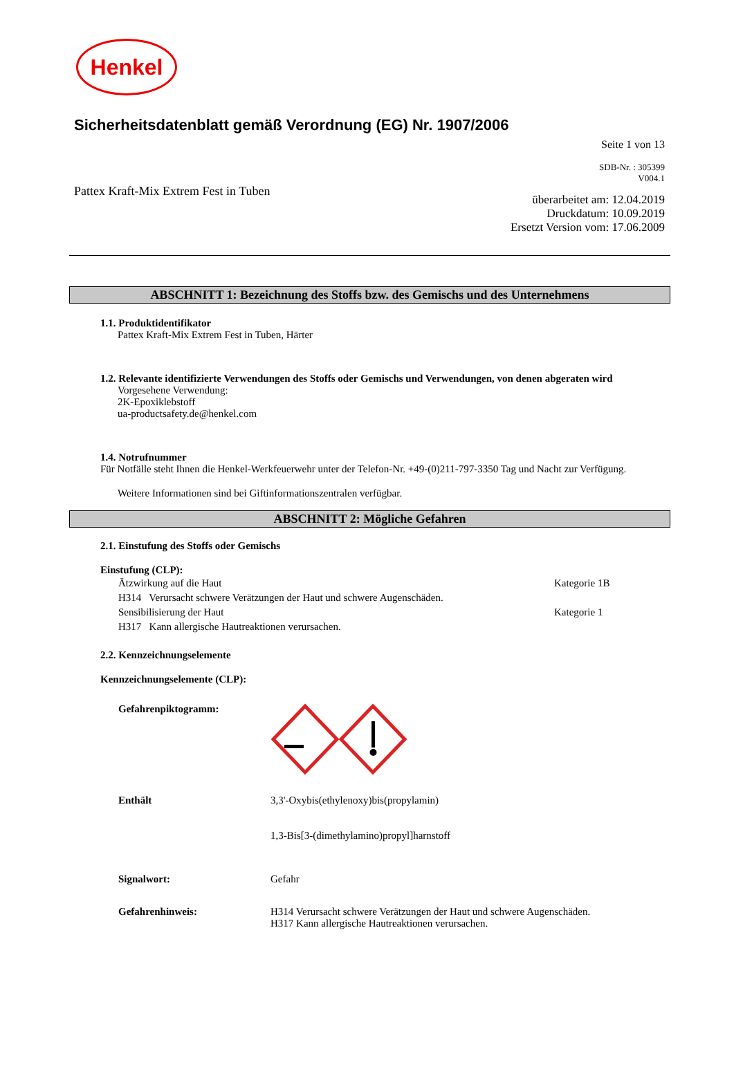Henkel
Sicherheitsdatenblatt gemäß Verordnung (EG) Nr. 1907/2006
Seite 1 von 13
SDB-Nr. : 305399
V004.1
Pattex Kraft-Mix Extrem Fest in Tuben
überarbeitet am: 12.04.2019
Druckdatum: 10.09.2019
Ersetzt Version vom: 17.06.2009
ABSCHNITT 1: Bezeichnung des Stoffs bzw. des Gemischs und des Unternehmens
1.1. Produktidentifikator
Pattex Kraft-Mix Extrem Fest in Tuben, Härter
1.2. Relevante identifizierte Verwendungen des Stoffs oder Gemischs und Verwendungen, von denen abgeraten wird
Vorgesehene Verwendung:
2K-Epoxiklebstoff
ua-productsafety.de@henkel.com
1.4. Notrufnummer
Für Notfälle steht Ihnen die Henkel-Werkfeuerwehr unter der Telefon-Nr. +49-(0)211-797-3350 Tag und Nacht zur Verfügung.
Weitere Informationen sind bei Giftinformationszentralen verfügbar.
ABSCHNITT 2: Mögliche Gefahren
2.1. Einstufung des Stoffs oder Gemischs
Einstufung (CLP):
Ätzwirkung auf die Haut Kategorie 1B
H314 Verursacht schwere Verätzungen der Haut und schwere Augenschäden.
Sensibilisierung der Haut Kategorie 1
H317 Kann allergische Hautreaktionen verursachen.
2.2. Kennzeichnungselemente
Kennzeichnungselemente (CLP):
Gefahrenpiktogramm:
Enthält 3,3'-Oxybis(ethylenoxy)bis(propylamin)
1,3-Bis[3-(dimethylamino)propyl]harnstoff
Signalwort: Gefahr
Gefahrenhinweis: H314 Verursacht schwere Verätzungen der Haut und schwere Augenschäden.
H317 Kann allergische Hautreaktionen verursachen.